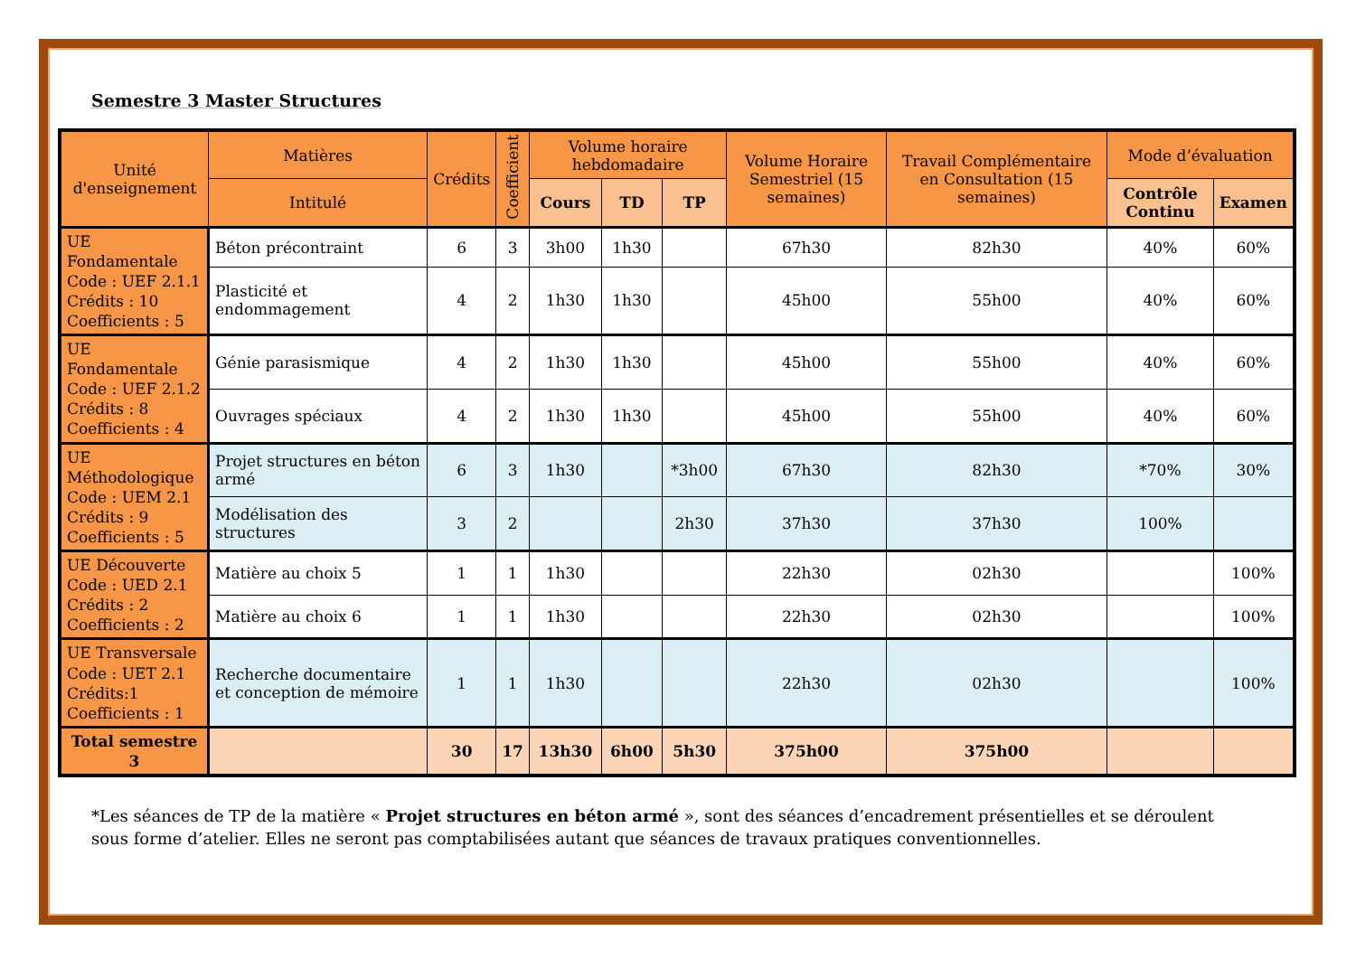Semestre 3 Master Structures
| Unité d'enseignement | Matières | Crédits | Coefficient | Volume horaire hebdomadaire | | | Volume Horaire Semestriel (15 semaines) | Travail Complémentaire en Consultation (15 semaines) | Mode d’évaluation | |
| --- | --- | --- | --- | --- | --- | --- | --- | --- | --- | --- |
| | Intitulé | | | Cours | TD | TP | | | Contrôle Continu | Examen |
| UE Fondamentale Code : UEF 2.1.1 Crédits : 10 Coefficients : 5 | Béton précontraint | 6 | 3 | 3h00 | 1h30 | | 67h30 | 82h30 | 40% | 60% |
| | Plasticité et endommagement | 4 | 2 | 1h30 | 1h30 | | 45h00 | 55h00 | 40% | 60% |
| UE Fondamentale Code : UEF 2.1.2 Crédits : 8 Coefficients : 4 | Génie parasismique | 4 | 2 | 1h30 | 1h30 | | 45h00 | 55h00 | 40% | 60% |
| | Ouvrages spéciaux | 4 | 2 | 1h30 | 1h30 | | 45h00 | 55h00 | 40% | 60% |
| UE Méthodologique Code : UEM 2.1 Crédits : 9 Coefficients : 5 | Projet structures en béton armé | 6 | 3 | 1h30 | | *3h00 | 67h30 | 82h30 | *70% | 30% |
| | Modélisation des structures | 3 | 2 | | | 2h30 | 37h30 | 37h30 | 100% | |
| UE Découverte Code : UED 2.1 Crédits : 2 Coefficients : 2 | Matière au choix 5 | 1 | 1 | 1h30 | | | 22h30 | 02h30 | | 100% |
| | Matière au choix 6 | 1 | 1 | 1h30 | | | 22h30 | 02h30 | | 100% |
| UE Transversale Code : UET 2.1 Crédits:1 Coefficients : 1 | Recherche documentaire et conception de mémoire | 1 | 1 | 1h30 | | | 22h30 | 02h30 | | 100% |
| Total semestre 3 | | 30 | 17 | 13h30 | 6h00 | 5h30 | 375h00 | 375h00 | | |
*Les séances de TP de la matière « Projet structures en béton armé », sont des séances d’encadrement présentielles et se déroulent sous forme d’atelier. Elles ne seront pas comptabilisées autant que séances de travaux pratiques conventionnelles.